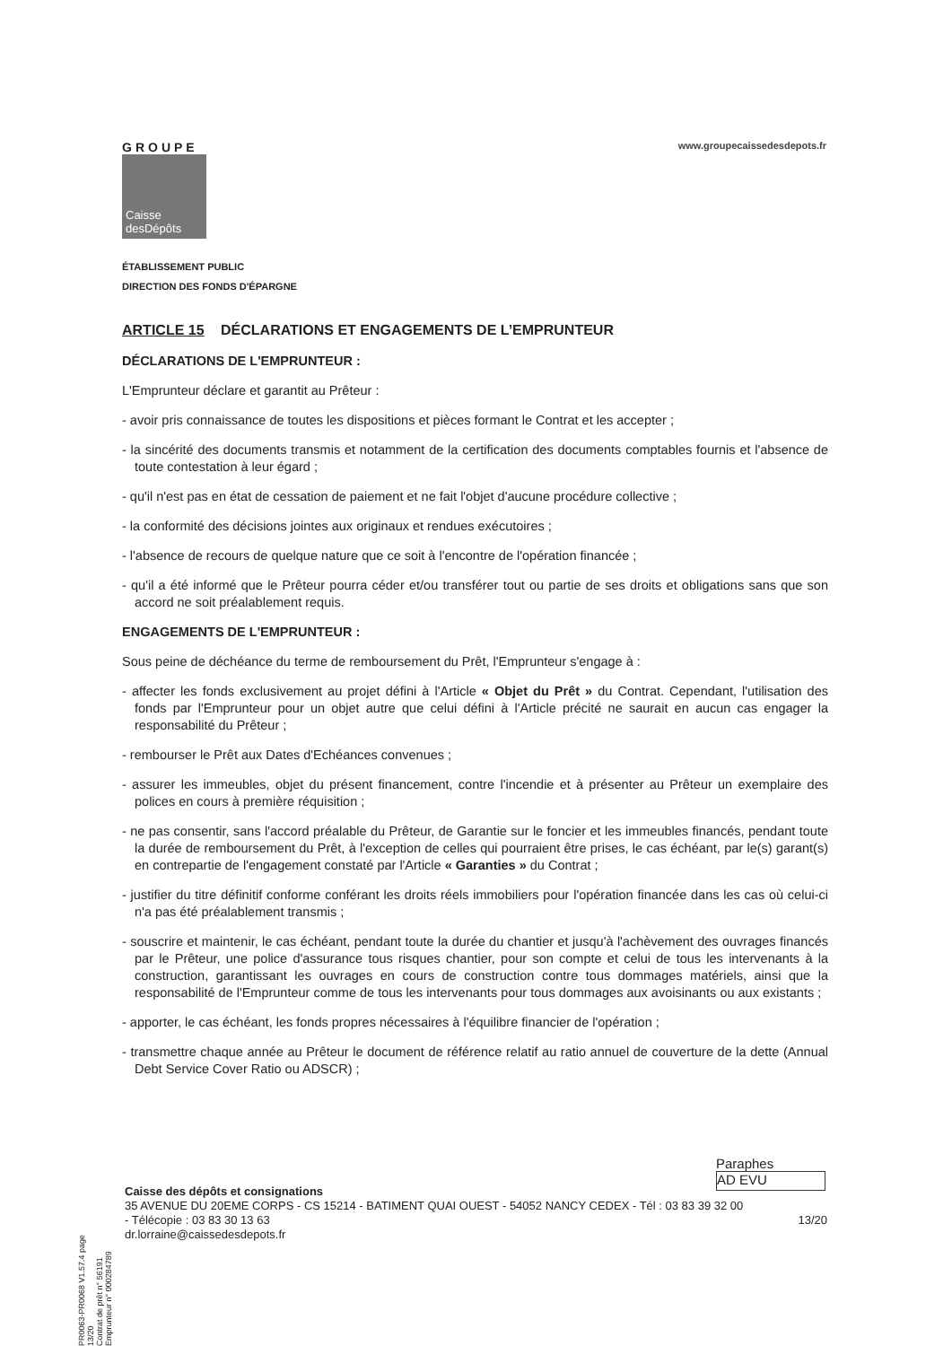GROUPE
Caisse
desDépôts
www.groupecaissedesdepots.fr
ÉTABLISSEMENT PUBLIC
DIRECTION DES FONDS D'ÉPARGNE
ARTICLE 15 DÉCLARATIONS ET ENGAGEMENTS DE L’EMPRUNTEUR
DÉCLARATIONS DE L'EMPRUNTEUR :
L'Emprunteur déclare et garantit au Prêteur :
- avoir pris connaissance de toutes les dispositions et pièces formant le Contrat et les accepter ;
- la sincérité des documents transmis et notamment de la certification des documents comptables fournis et l'absence de toute contestation à leur égard ;
- qu'il n'est pas en état de cessation de paiement et ne fait l'objet d'aucune procédure collective ;
- la conformité des décisions jointes aux originaux et rendues exécutoires ;
- l'absence de recours de quelque nature que ce soit à l'encontre de l'opération financée ;
- qu'il a été informé que le Prêteur pourra céder et/ou transférer tout ou partie de ses droits et obligations sans que son accord ne soit préalablement requis.
ENGAGEMENTS DE L'EMPRUNTEUR :
Sous peine de déchéance du terme de remboursement du Prêt, l'Emprunteur s'engage à :
- affecter les fonds exclusivement au projet défini à l'Article « Objet du Prêt » du Contrat. Cependant, l'utilisation des fonds par l'Emprunteur pour un objet autre que celui défini à l'Article précité ne saurait en aucun cas engager la responsabilité du Prêteur ;
- rembourser le Prêt aux Dates d'Echéances convenues ;
- assurer les immeubles, objet du présent financement, contre l'incendie et à présenter au Prêteur un exemplaire des polices en cours à première réquisition ;
- ne pas consentir, sans l'accord préalable du Prêteur, de Garantie sur le foncier et les immeubles financés, pendant toute la durée de remboursement du Prêt, à l'exception de celles qui pourraient être prises, le cas échéant, par le(s) garant(s) en contrepartie de l'engagement constaté par l'Article « Garanties » du Contrat ;
- justifier du titre définitif conforme conférant les droits réels immobiliers pour l'opération financée dans les cas où celui-ci n'a pas été préalablement transmis ;
- souscrire et maintenir, le cas échéant, pendant toute la durée du chantier et jusqu'à l'achèvement des ouvrages financés par le Prêteur, une police d'assurance tous risques chantier, pour son compte et celui de tous les intervenants à la construction, garantissant les ouvrages en cours de construction contre tous dommages matériels, ainsi que la responsabilité de l'Emprunteur comme de tous les intervenants pour tous dommages aux avoisinants ou aux existants ;
- apporter, le cas échéant, les fonds propres nécessaires à l'équilibre financier de l'opération ;
- transmettre chaque année au Prêteur le document de référence relatif au ratio annuel de couverture de la dette (Annual Debt Service Cover Ratio ou ADSCR) ;
PR0063-PR0068 V1.57.4 page 13/20
Contrat de prêt n° 56191 Emprunteur n° 000284789
Paraphes
AD EVU
Caisse des dépôts et consignations
35 AVENUE DU 20EME CORPS - CS 15214 - BATIMENT QUAI OUEST - 54052 NANCY CEDEX - Tél : 03 83 39 32 00
- Télécopie : 03 83 30 13 63 13/20
dr.lorraine@caissedesdepots.fr